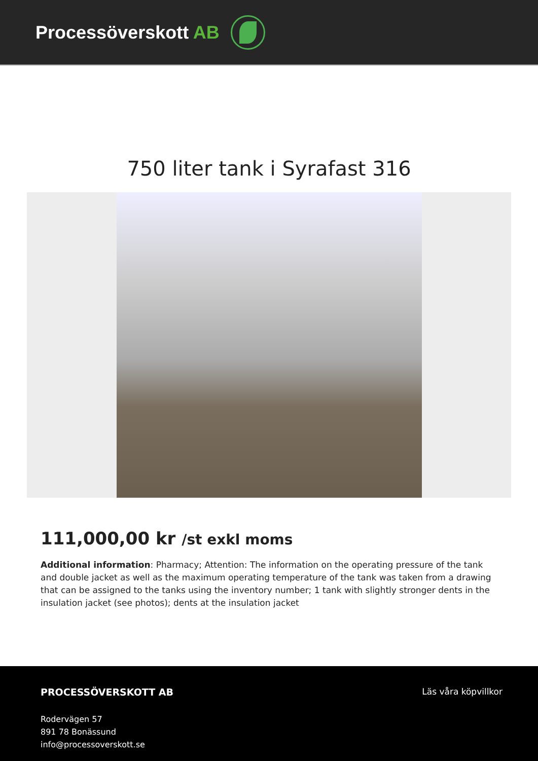Processöverskott AB
750 liter tank i Syrafast 316
111,000,00 kr /st exkl moms
Additional information: Pharmacy; Attention: The information on the operating pressure of the tank and double jacket as well as the maximum operating temperature of the tank was taken from a drawing that can be assigned to the tanks using the inventory number; 1 tank with slightly stronger dents in the insulation jacket (see photos); dents at the insulation jacket
PROCESSÖVERSKOTT AB
Rodervägen 57
891 78 Bonässund
info@processoverskott.se
Läs våra köpvillkor